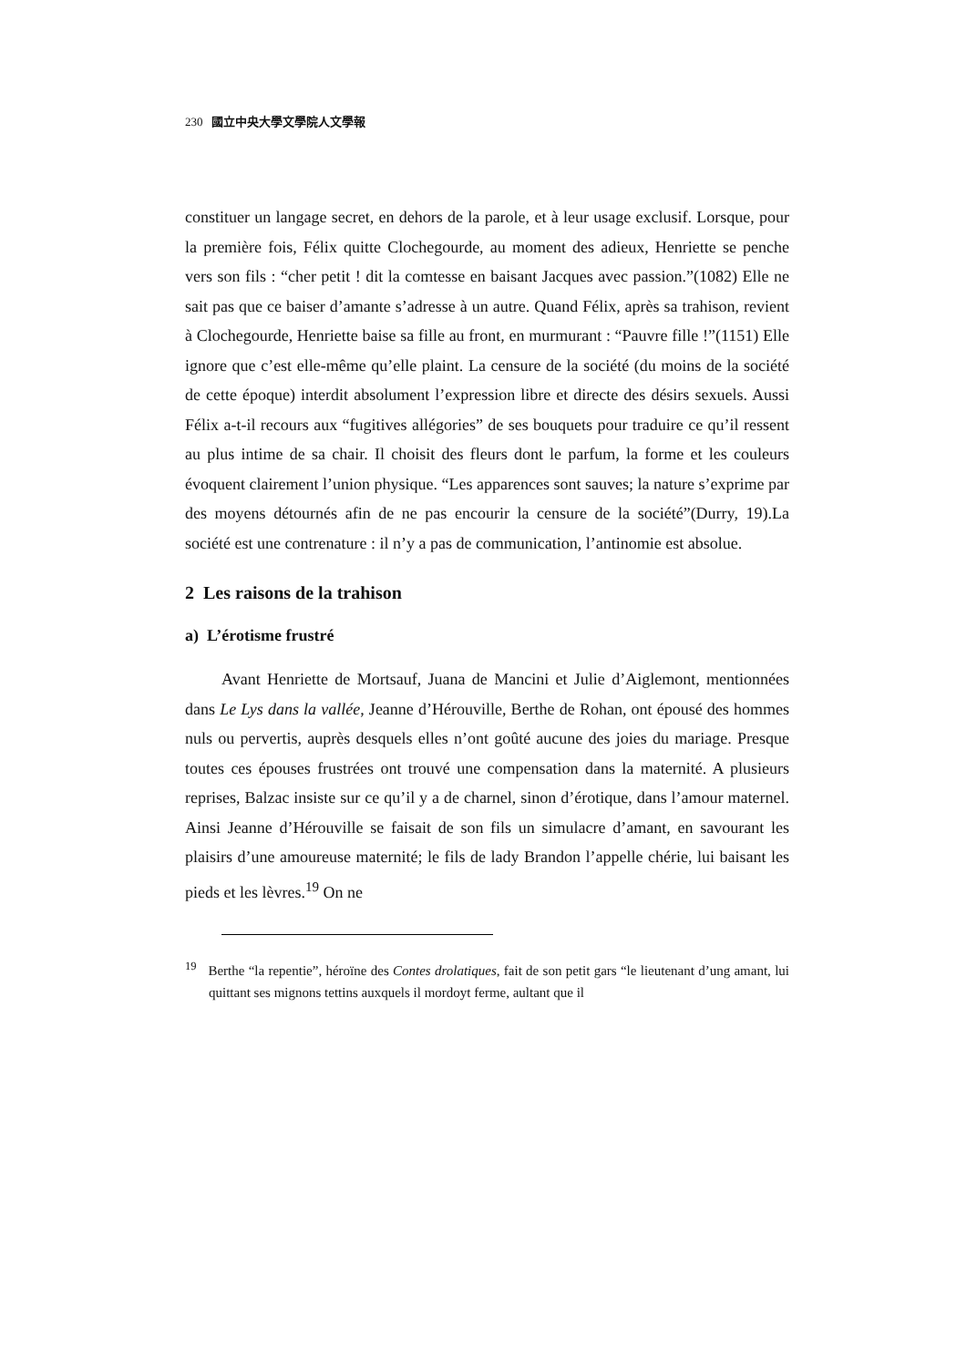230 國立中央大學文學院人文學報
constituer un langage secret, en dehors de la parole, et à leur usage exclusif. Lorsque, pour la première fois, Félix quitte Clochegourde, au moment des adieux, Henriette se penche vers son fils : “cher petit ! dit la comtesse en baisant Jacques avec passion.”(1082) Elle ne sait pas que ce baiser d’amante s’adresse à un autre. Quand Félix, après sa trahison, revient à Clochegourde, Henriette baise sa fille au front, en murmurant : “Pauvre fille !”(1151) Elle ignore que c’est elle-même qu’elle plaint. La censure de la société (du moins de la société de cette époque) interdit absolument l’expression libre et directe des désirs sexuels. Aussi Félix a-t-il recours aux “fugitives allégories” de ses bouquets pour traduire ce qu’il ressent au plus intime de sa chair. Il choisit des fleurs dont le parfum, la forme et les couleurs évoquent clairement l’union physique. “Les apparences sont sauves; la nature s’exprime par des moyens détournés afin de ne pas encourir la censure de la société”(Durry, 19).La société est une contrenature : il n’y a pas de communication, l’antinomie est absolue.
2 Les raisons de la trahison
a) L’érotisme frustré
Avant Henriette de Mortsauf, Juana de Mancini et Julie d’Aiglemont, mentionnées dans Le Lys dans la vallée, Jeanne d’Hérouville, Berthe de Rohan, ont épousé des hommes nuls ou pervertis, auprès desquels elles n’ont goûté aucune des joies du mariage. Presque toutes ces épouses frustrées ont trouvé une compensation dans la maternité. A plusieurs reprises, Balzac insiste sur ce qu’il y a de charnel, sinon d’érotique, dans l’amour maternel. Ainsi Jeanne d’Hérouville se faisait de son fils un simulacre d’amant, en savourant les plaisirs d’une amoureuse maternité; le fils de lady Brandon l’appelle chérie, lui baisant les pieds et les lèvres.<sup>19</sup> On ne
<sup>19</sup> Berthe “la repentie”, héroïne des Contes drolatiques, fait de son petit gars “le lieutenant d’ung amant, lui quittant ses mignons tettins auxquels il mordoyt ferme, aultant que il